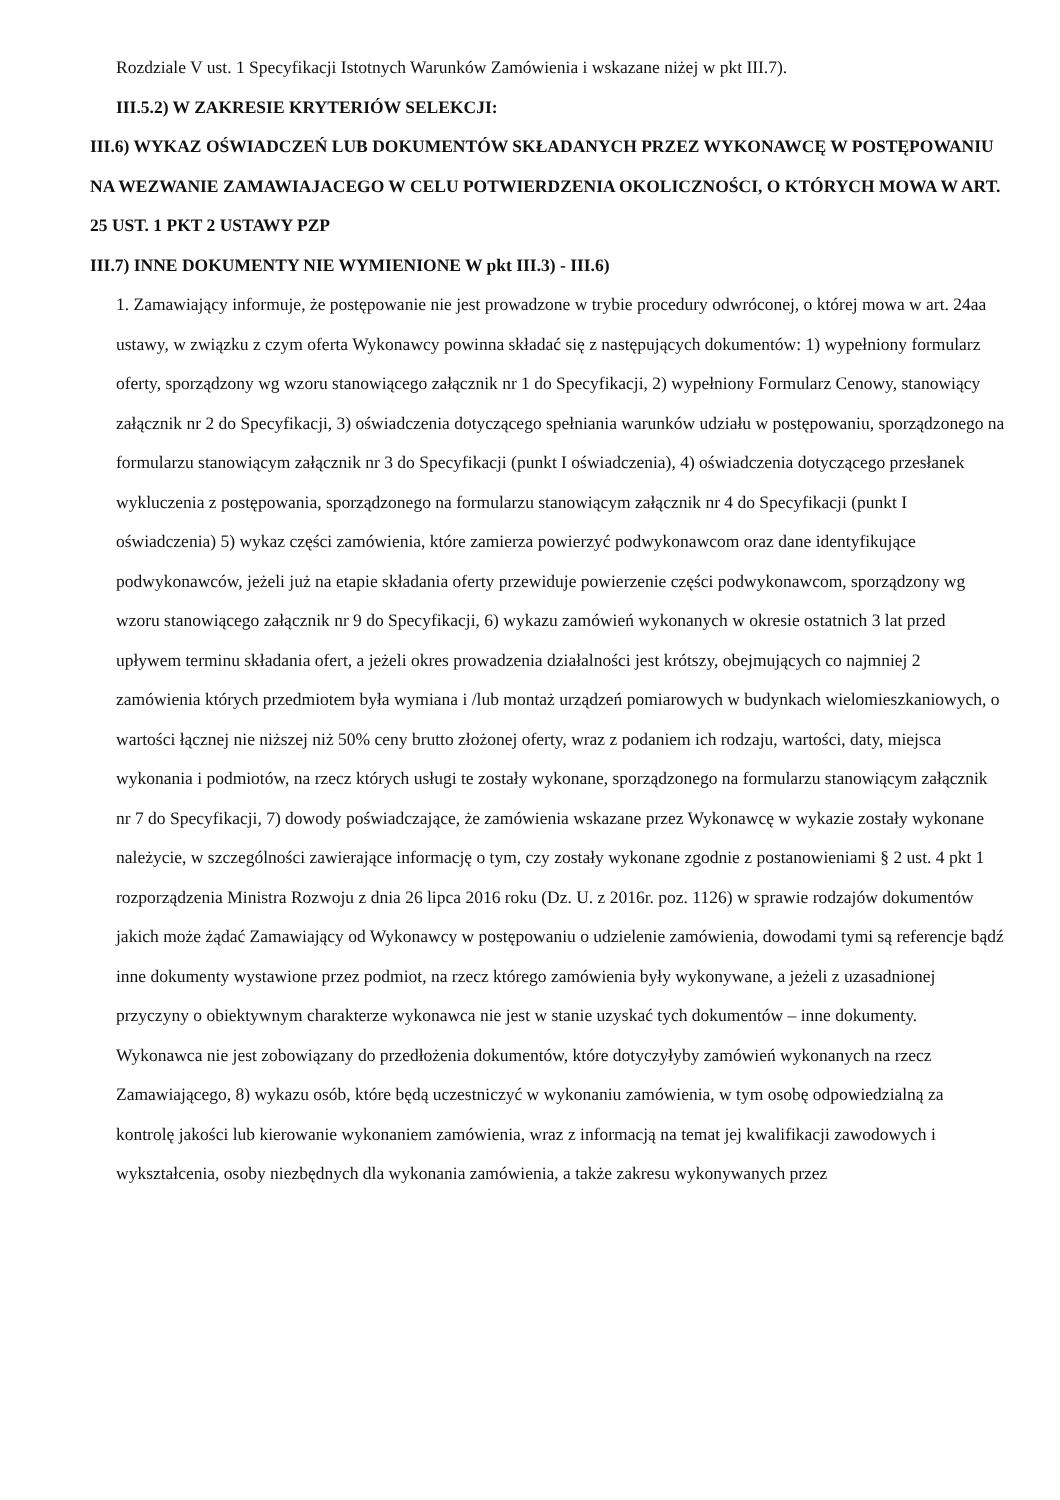Rozdziale V ust. 1 Specyfikacji Istotnych Warunków Zamówienia i wskazane niżej w pkt III.7).
III.5.2) W ZAKRESIE KRYTERIÓW SELEKCJI:
III.6) WYKAZ OŚWIADCZEŃ LUB DOKUMENTÓW SKŁADANYCH PRZEZ WYKONAWCĘ W POSTĘPOWANIU NA WEZWANIE ZAMAWIAJACEGO W CELU POTWIERDZENIA OKOLICZNOŚCI, O KTÓRYCH MOWA W ART. 25 UST. 1 PKT 2 USTAWY PZP
III.7) INNE DOKUMENTY NIE WYMIENIONE W pkt III.3) - III.6)
1. Zamawiający informuje, że postępowanie nie jest prowadzone w trybie procedury odwróconej, o której mowa w art. 24aa ustawy, w związku z czym oferta Wykonawcy powinna składać się z następujących dokumentów: 1) wypełniony formularz oferty, sporządzony wg wzoru stanowiącego załącznik nr 1 do Specyfikacji, 2) wypełniony Formularz Cenowy, stanowiący załącznik nr 2 do Specyfikacji, 3) oświadczenia dotyczącego spełniania warunków udziału w postępowaniu, sporządzonego na formularzu stanowiącym załącznik nr 3 do Specyfikacji (punkt I oświadczenia), 4) oświadczenia dotyczącego przesłanek wykluczenia z postępowania, sporządzonego na formularzu stanowiącym załącznik nr 4 do Specyfikacji (punkt I oświadczenia) 5) wykaz części zamówienia, które zamierza powierzyć podwykonawcom oraz dane identyfikujące podwykonawców, jeżeli już na etapie składania oferty przewiduje powierzenie części podwykonawcom, sporządzony wg wzoru stanowiącego załącznik nr 9 do Specyfikacji, 6) wykazu zamówień wykonanych w okresie ostatnich 3 lat przed upływem terminu składania ofert, a jeżeli okres prowadzenia działalności jest krótszy, obejmujących co najmniej 2 zamówienia których przedmiotem była wymiana i /lub montaż urządzeń pomiarowych w budynkach wielomieszkaniowych, o wartości łącznej nie niższej niż 50% ceny brutto złożonej oferty, wraz z podaniem ich rodzaju, wartości, daty, miejsca wykonania i podmiotów, na rzecz których usługi te zostały wykonane, sporządzonego na formularzu stanowiącym załącznik nr 7 do Specyfikacji, 7) dowody poświadczające, że zamówienia wskazane przez Wykonawcę w wykazie zostały wykonane należycie, w szczególności zawierające informację o tym, czy zostały wykonane zgodnie z postanowieniami § 2 ust. 4 pkt 1 rozporządzenia Ministra Rozwoju z dnia 26 lipca 2016 roku (Dz. U. z 2016r. poz. 1126) w sprawie rodzajów dokumentów jakich może żądać Zamawiający od Wykonawcy w postępowaniu o udzielenie zamówienia, dowodami tymi są referencje bądź inne dokumenty wystawione przez podmiot, na rzecz którego zamówienia były wykonywane, a jeżeli z uzasadnionej przyczyny o obiektywnym charakterze wykonawca nie jest w stanie uzyskać tych dokumentów – inne dokumenty. Wykonawca nie jest zobowiązany do przedłożenia dokumentów, które dotyczyłyby zamówień wykonanych na rzecz Zamawiającego, 8) wykazu osób, które będą uczestniczyć w wykonaniu zamówienia, w tym osobę odpowiedzialną za kontrolę jakości lub kierowanie wykonaniem zamówienia, wraz z informacją na temat jej kwalifikacji zawodowych i wykształcenia, osoby niezbędnych dla wykonania zamówienia, a także zakresu wykonywanych przez